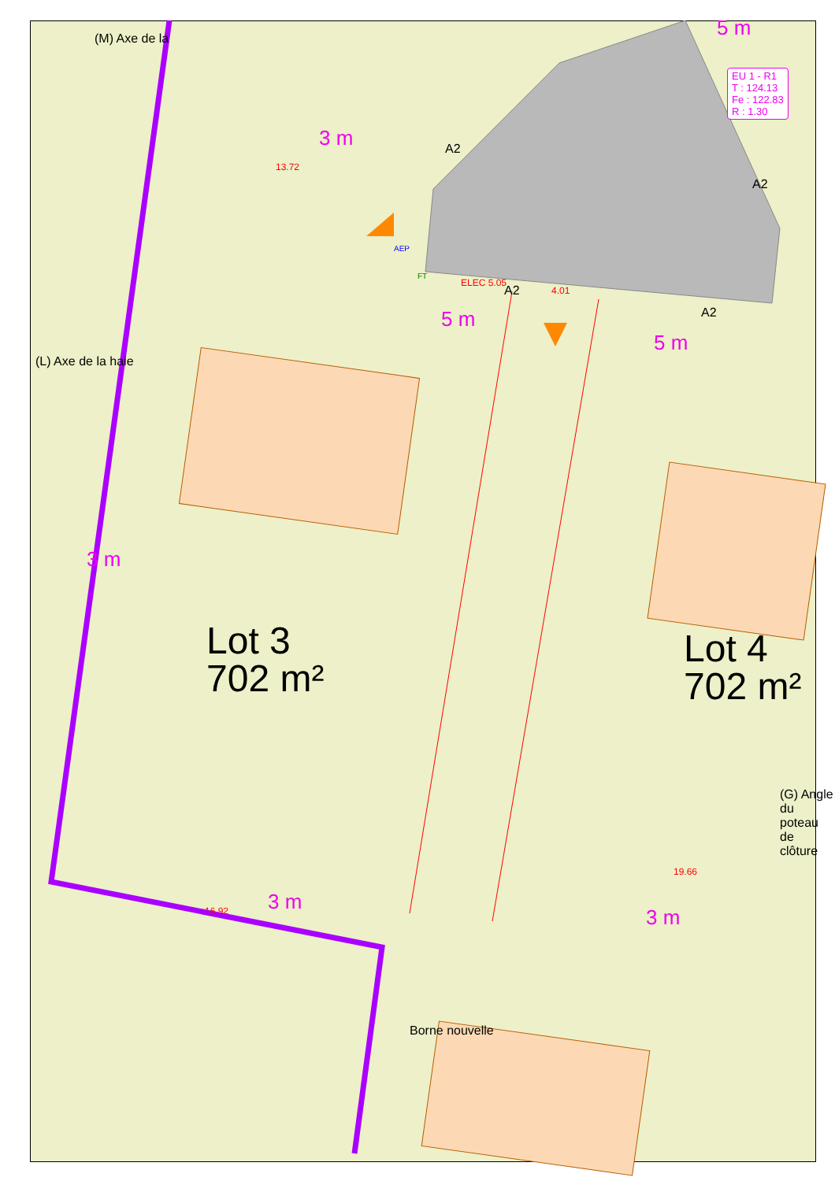Lot 3
702 m²
Lot 4
702 m²
EU 1 - R1
T : 124.13
Fe : 122.83
R : 1.30
(M) Axe de la
(L) Axe de la haie
(G) Angle du poteau de clôture
Borne nouvelle
3 m
5 m
5 m
3 m
3 m
3 m
5 m
A2
A2
A2
A2
13.72
ELEC 5.05
4.01
19.66
16.92
AEP
FT